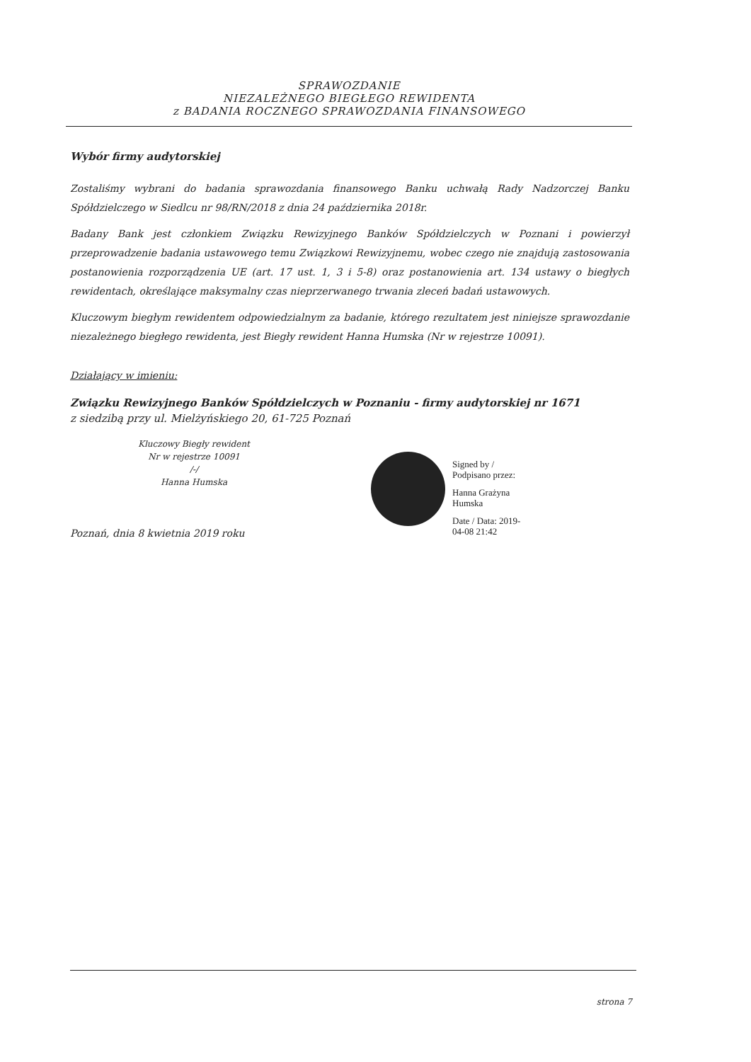SPRAWOZDANIE
NIEZALEŻNEGO BIEGŁEGO REWIDENTA
z BADANIA ROCZNEGO SPRAWOZDANIA FINANSOWEGO
Wybór firmy audytorskiej
Zostaliśmy wybrani do badania sprawozdania finansowego Banku uchwałą Rady Nadzorczej Banku Spółdzielczego w Siedlcu nr 98/RN/2018 z dnia 24 października 2018r.
Badany Bank jest członkiem Związku Rewizyjnego Banków Spółdzielczych w Poznani i powierzył przeprowadzenie badania ustawowego temu Związkowi Rewizyjnemu, wobec czego nie znajdują zastosowania postanowienia rozporządzenia UE (art. 17 ust. 1, 3 i 5-8) oraz postanowienia art. 134 ustawy o biegłych rewidentach, określające maksymalny czas nieprzerwanego trwania zleceń badań ustawowych.
Kluczowym biegłym rewidentem odpowiedzialnym za badanie, którego rezultatem jest niniejsze sprawozdanie niezależnego biegłego rewidenta, jest Biegły rewident Hanna Humska (Nr w rejestrze 10091).
Działający w imieniu:
Związku Rewizyjnego Banków Spółdzielczych w Poznaniu - firmy audytorskiej nr 1671
z siedzibą przy ul. Mielżyńskiego 20, 61-725 Poznań
Kluczowy Biegły rewident
Nr w rejestrze 10091
/-/
Hanna Humska
Poznań, dnia 8 kwietnia 2019 roku
Signed by /
Podpisano przez:
Hanna Grażyna
Humska
Date / Data: 2019-
04-08 21:42
strona 7